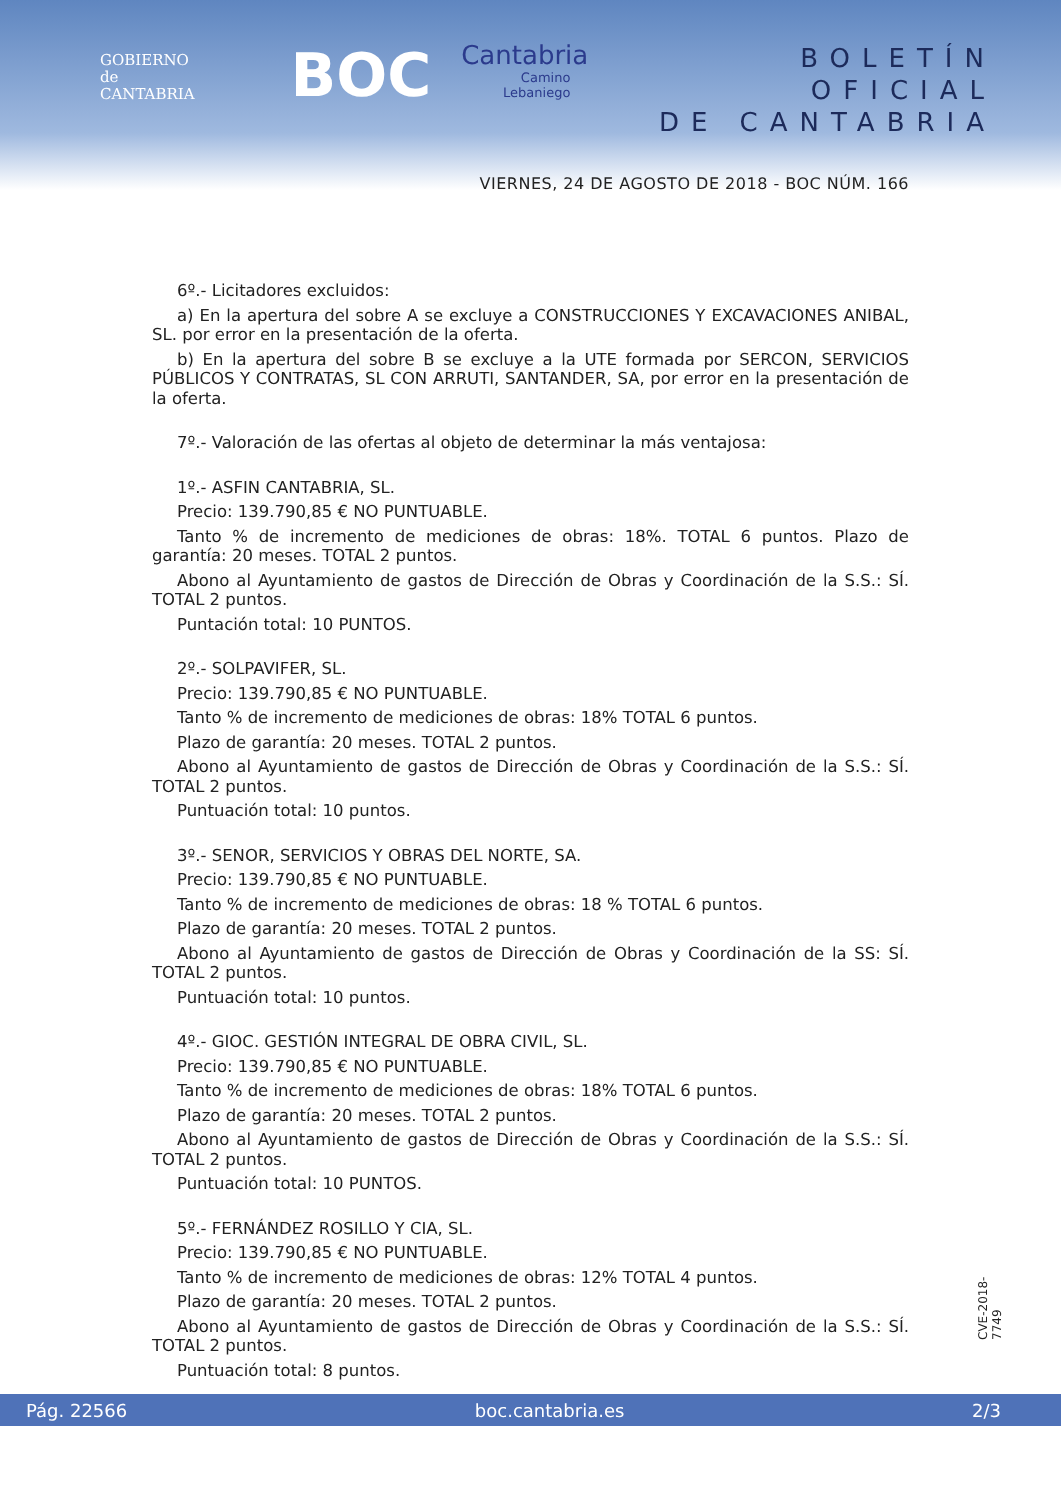GOBIERNO
de
CANTABRIA
BOC
Cantabria
Camino
Lebaniego
BOLETÍN OFICIAL
DE CANTABRIA
VIERNES, 24 DE AGOSTO DE 2018 - BOC NÚM. 166
6º.- Licitadores excluidos:
a) En la apertura del sobre A se excluye a CONSTRUCCIONES Y EXCAVACIONES ANIBAL, SL. por error en la presentación de la oferta.
b) En la apertura del sobre B se excluye a la UTE formada por SERCON, SERVICIOS PÚBLICOS Y CONTRATAS, SL CON ARRUTI, SANTANDER, SA, por error en la presentación de la oferta.
7º.- Valoración de las ofertas al objeto de determinar la más ventajosa:
1º.- ASFIN CANTABRIA, SL.
Precio: 139.790,85 € NO PUNTUABLE.
Tanto % de incremento de mediciones de obras: 18%. TOTAL 6 puntos. Plazo de garantía: 20 meses. TOTAL 2 puntos.
Abono al Ayuntamiento de gastos de Dirección de Obras y Coordinación de la S.S.: SÍ. TOTAL 2 puntos.
Puntación total: 10 PUNTOS.
2º.- SOLPAVIFER, SL.
Precio: 139.790,85 € NO PUNTUABLE.
Tanto % de incremento de mediciones de obras: 18% TOTAL 6 puntos.
Plazo de garantía: 20 meses. TOTAL 2 puntos.
Abono al Ayuntamiento de gastos de Dirección de Obras y Coordinación de la S.S.: SÍ. TOTAL 2 puntos.
Puntuación total: 10 puntos.
3º.- SENOR, SERVICIOS Y OBRAS DEL NORTE, SA.
Precio: 139.790,85 € NO PUNTUABLE.
Tanto % de incremento de mediciones de obras: 18 % TOTAL 6 puntos.
Plazo de garantía: 20 meses. TOTAL 2 puntos.
Abono al Ayuntamiento de gastos de Dirección de Obras y Coordinación de la SS: SÍ. TOTAL 2 puntos.
Puntuación total: 10 puntos.
4º.- GIOC. GESTIÓN INTEGRAL DE OBRA CIVIL, SL.
Precio: 139.790,85 € NO PUNTUABLE.
Tanto % de incremento de mediciones de obras: 18% TOTAL 6 puntos.
Plazo de garantía: 20 meses. TOTAL 2 puntos.
Abono al Ayuntamiento de gastos de Dirección de Obras y Coordinación de la S.S.: SÍ. TOTAL 2 puntos.
Puntuación total: 10 PUNTOS.
5º.- FERNÁNDEZ ROSILLO Y CIA, SL.
Precio: 139.790,85 € NO PUNTUABLE.
Tanto % de incremento de mediciones de obras: 12% TOTAL 4 puntos.
Plazo de garantía: 20 meses. TOTAL 2 puntos.
Abono al Ayuntamiento de gastos de Dirección de Obras y Coordinación de la S.S.: SÍ. TOTAL 2 puntos.
Puntuación total: 8 puntos.
CVE-2018-7749
Pág. 22566 boc.cantabria.es 2/3